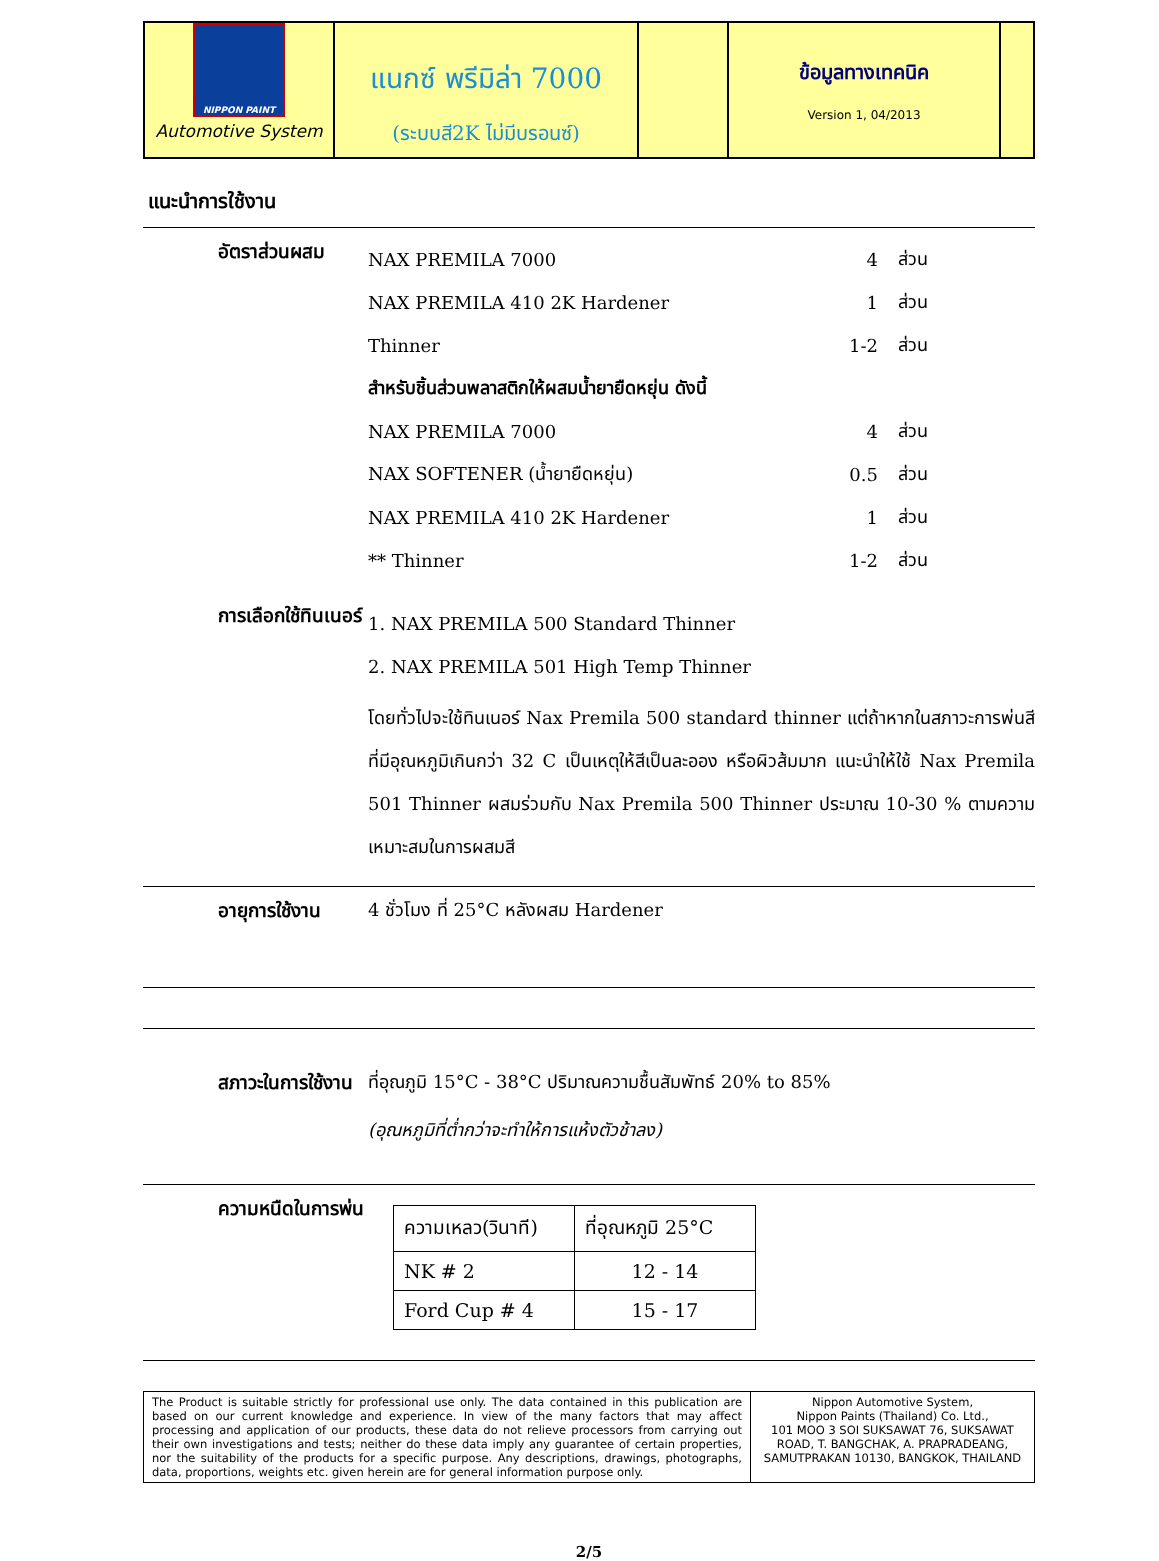NIPPON PAINT
Automotive System
แนกซ์ พรีมิล่า 7000
(ระบบสี2K ไม่มีบรอนซ์)
ข้อมูลทางเทคนิค
Version 1, 04/2013
แนะนำการใช้งาน
อัตราส่วนผสม
NAX PREMILA 7000 4 ส่วน
NAX PREMILA 410 2K Hardener 1 ส่วน
Thinner 1-2 ส่วน
สำหรับชิ้นส่วนพลาสติกให้ผสมน้ำยายืดหยุ่น ดังนี้
NAX PREMILA 7000 4 ส่วน
NAX SOFTENER (น้ำยายืดหยุ่น) 0.5 ส่วน
NAX PREMILA 410 2K Hardener 1 ส่วน
** Thinner 1-2 ส่วน
การเลือกใช้ทินเนอร์
1. NAX PREMILA 500 Standard Thinner
2. NAX PREMILA 501 High Temp Thinner
โดยทั่วไปจะใช้ทินเนอร์ Nax Premila 500 standard thinner แต่ถ้าหากในสภาวะการพ่นสีที่มีอุณหภูมิเกินกว่า 32 C เป็นเหตุให้สีเป็นละออง หรือผิวส้มมาก แนะนำให้ใช้ Nax Premila 501 Thinner ผสมร่วมกับ Nax Premila 500 Thinner ประมาณ 10-30 % ตามความเหมาะสมในการผสมสี
อายุการใช้งาน 4 ชั่วโมง ที่ 25°C หลังผสม Hardener
สภาวะในการใช้งาน
ที่อุณภูมิ 15°C - 38°C ปริมาณความชื้นสัมพัทธ์ 20% to 85%
(อุณหภูมิที่ต่ำกว่าจะทำให้การแห้งตัวช้าลง)
ความหนืดในการพ่น
| ความเหลว(วินาที) | ที่อุณหภูมิ 25°C |
| NK # 2 | 12 - 14 |
| Ford Cup # 4 | 15 - 17 |
The Product is suitable strictly for professional use only. The data contained in this publication are based on our current knowledge and experience. In view of the many factors that may affect processing and application of our products, these data do not relieve processors from carrying out their own investigations and tests; neither do these data imply any guarantee of certain properties, nor the suitability of the products for a specific purpose. Any descriptions, drawings, photographs, data, proportions, weights etc. given herein are for general information purpose only.
Nippon Automotive System,
Nippon Paints (Thailand) Co. Ltd.,
101 MOO 3 SOI SUKSAWAT 76, SUKSAWAT ROAD, T. BANGCHAK, A. PRAPRADEANG, SAMUTPRAKAN 10130, BANGKOK, THAILAND
2/5